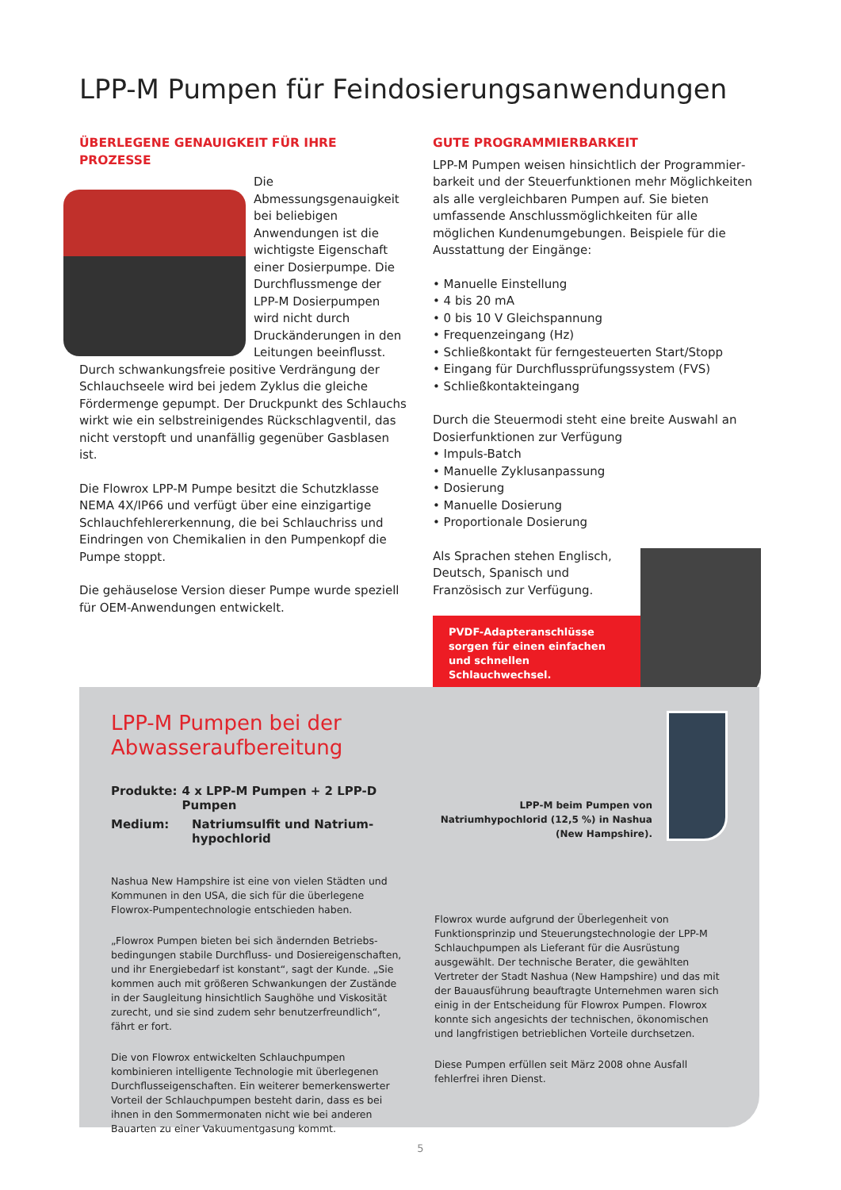LPP-M Pumpen für Feindosierungsanwendungen
ÜBERLEGENE GENAUIGKEIT FÜR IHRE PROZESSE
Die Abmessungsgenauigkeit bei beliebigen Anwendungen ist die wichtigste Eigenschaft einer Dosierpumpe. Die Durchflussmenge der LPP-M Dosierpumpen wird nicht durch Druckänderungen in den Leitungen beeinflusst. Durch schwankungsfreie positive Verdrängung der Schlauchseele wird bei jedem Zyklus die gleiche Fördermenge gepumpt. Der Druckpunkt des Schlauchs wirkt wie ein selbstreinigendes Rückschlagventil, das nicht verstopft und unanfällig gegenüber Gasblasen ist.
Die Flowrox LPP-M Pumpe besitzt die Schutzklasse NEMA 4X/IP66 und verfügt über eine einzigartige Schlauchfehlererkennung, die bei Schlauchriss und Eindringen von Chemikalien in den Pumpenkopf die Pumpe stoppt.
Die gehäuselose Version dieser Pumpe wurde speziell für OEM-Anwendungen entwickelt.
GUTE PROGRAMMIERBARKEIT
LPP-M Pumpen weisen hinsichtlich der Programmier­barkeit und der Steuerfunktionen mehr Möglichkeiten als alle vergleichbaren Pumpen auf. Sie bieten umfassende Anschlussmöglichkeiten für alle möglichen Kundenumgebungen. Beispiele für die Ausstattung der Eingänge:
• Manuelle Einstellung
• 4 bis 20 mA
• 0 bis 10 V Gleichspannung
• Frequenzeingang (Hz)
• Schließkontakt für ferngesteuerten Start/Stopp
• Eingang für Durchflussprüfungssystem (FVS)
• Schließkontakteingang
Durch die Steuermodi steht eine breite Auswahl an Dosierfunktionen zur Verfügung
• Impuls-Batch
• Manuelle Zyklusanpassung
• Dosierung
• Manuelle Dosierung
• Proportionale Dosierung
Als Sprachen stehen Englisch, Deutsch, Spanisch und Französisch zur Verfügung.
PVDF-Adapteranschlüsse sorgen für einen einfachen und schnellen Schlauchwechsel.
LPP-M Pumpen bei der Abwasseraufbereitung
Produkte: 4 x LPP-M Pumpen + 2 LPP-D Pumpen
Medium: Natriumsulfit und Natrium-
hypochlorid
Nashua New Hampshire ist eine von vielen Städten und Kommunen in den USA, die sich für die überlegene Flowrox-Pumpentechnologie entschieden haben.
„Flowrox Pumpen bieten bei sich ändernden Betriebs­bedingungen stabile Durchfluss- und Dosiereigenschaften, und ihr Energiebedarf ist konstant“, sagt der Kunde. „Sie kommen auch mit größeren Schwankungen der Zustände in der Saugleitung hinsichtlich Saughöhe und Viskosität zurecht, und sie sind zudem sehr benutzerfreundlich“, fährt er fort.
Die von Flowrox entwickelten Schlauchpumpen kombinieren intelligente Technologie mit überlegenen Durchflusseigen­schaften. Ein weiterer bemerkenswerter Vorteil der Schlauchpumpen besteht darin, dass es bei ihnen in den Sommermonaten nicht wie bei anderen Bauarten zu einer Vakuumentgasung kommt.
LPP-M beim Pumpen von Natriumhypochlorid (12,5 %) in Nashua (New Hampshire).
Flowrox wurde aufgrund der Überlegenheit von Funktionsprinzip und Steuerungstechnologie der LPP-M Schlauchpumpen als Lieferant für die Ausrüstung ausgewählt. Der technische Berater, die gewählten Vertreter der Stadt Nashua (New Hampshire) und das mit der Bauausführung beauftragte Unternehmen waren sich einig in der Entscheidung für Flowrox Pumpen. Flowrox konnte sich angesichts der technischen, ökonomischen und langfristigen betrieblichen Vorteile durchsetzen.
Diese Pumpen erfüllen seit März 2008 ohne Ausfall fehlerfrei ihren Dienst.
5